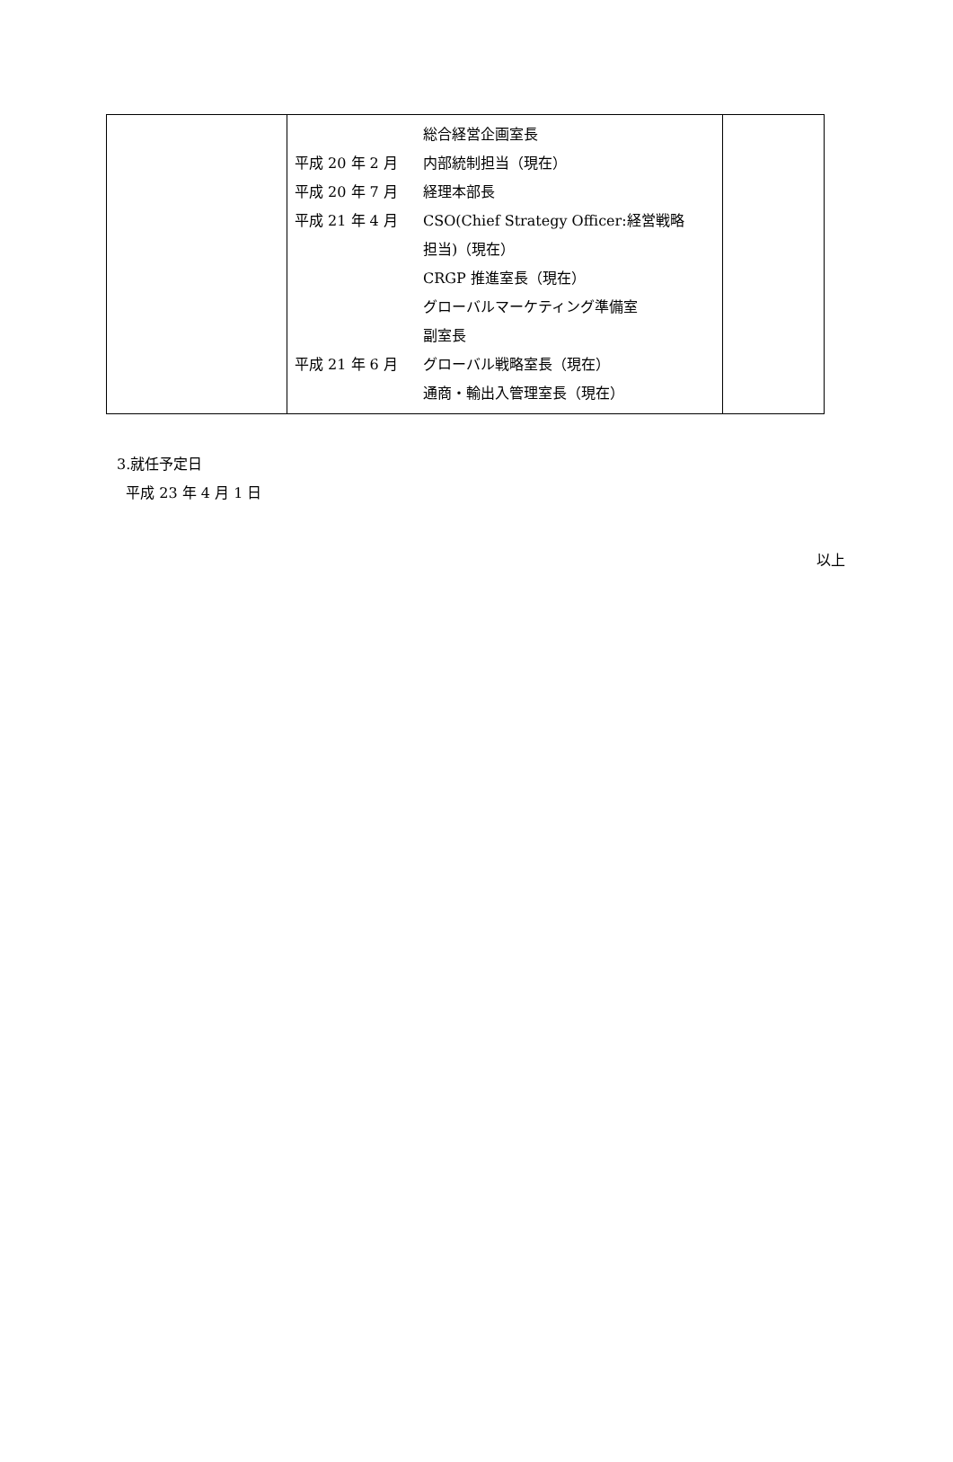| | 総合経営企画室長 平成 20 年 2 月 内部統制担当（現在） 平成 20 年 7 月 経理本部長 平成 21 年 4 月 CSO(Chief Strategy Officer:経営戦略 担当)（現在） CRGP 推進室長（現在） グローバルマーケティング準備室 副室長 平成 21 年 6 月 グローバル戦略室長（現在） 通商・輸出入管理室長（現在） | |
3.就任予定日
平成 23 年 4 月 1 日
以上